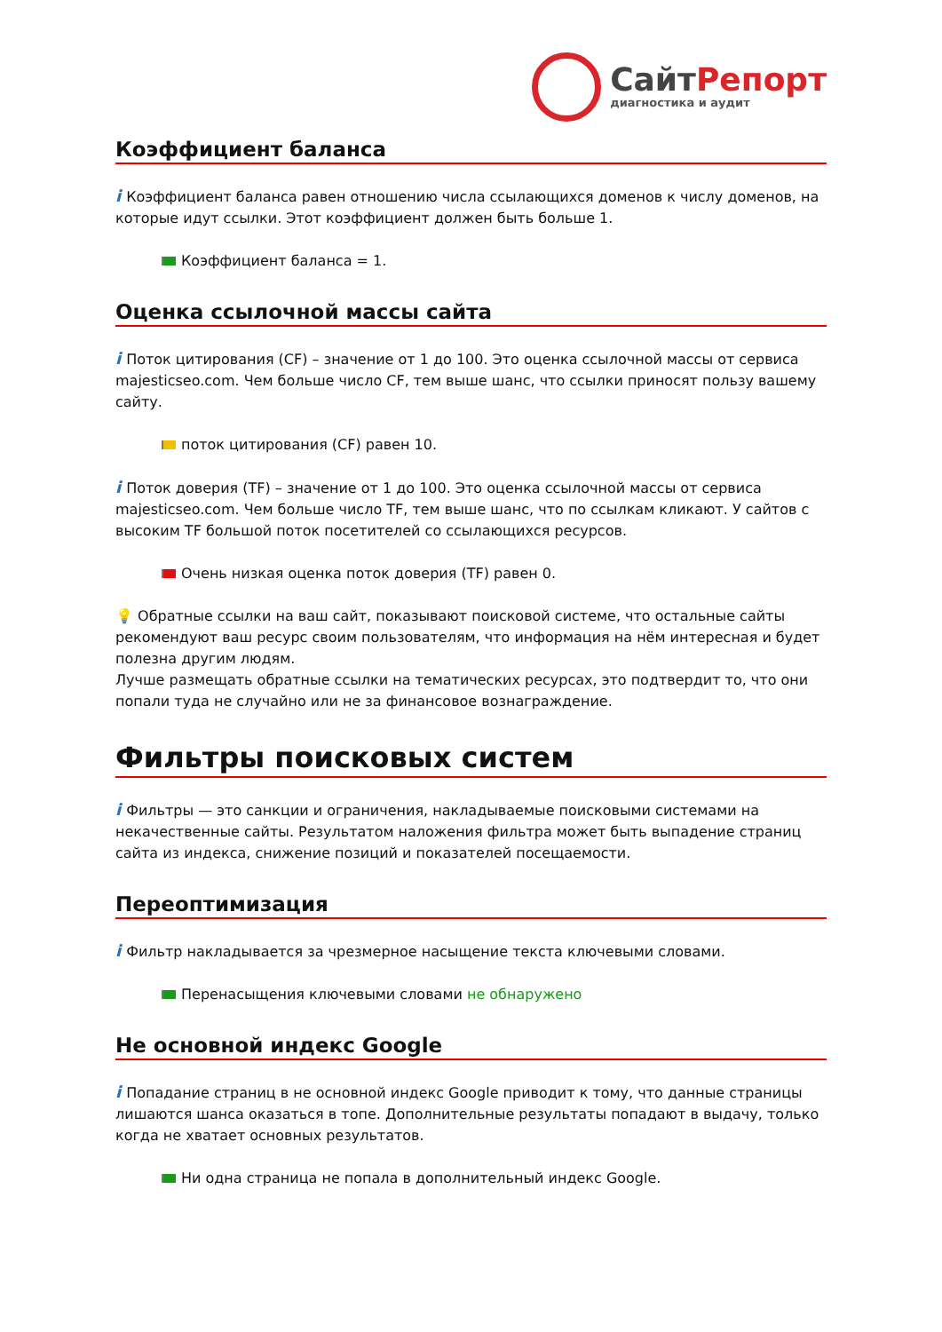СайтРепорт
диагностика и аудит
Коэффициент баланса
i Коэффициент баланса равен отношению числа ссылающихся доменов к числу доменов, на которые идут ссылки. Этот коэффициент должен быть больше 1.
Коэффициент баланса = 1.
Оценка ссылочной массы сайта
i Поток цитирования (CF) – значение от 1 до 100. Это оценка ссылочной массы от сервиса majesticseo.com. Чем больше число CF, тем выше шанс, что ссылки приносят пользу вашему сайту.
поток цитирования (CF) равен 10.
i Поток доверия (TF) – значение от 1 до 100. Это оценка ссылочной массы от сервиса majesticseo.com. Чем больше число TF, тем выше шанс, что по ссылкам кликают. У сайтов с высоким TF большой поток посетителей со ссылающихся ресурсов.
Очень низкая оценка поток доверия (TF) равен 0.
💡 Обратные ссылки на ваш сайт, показывают поисковой системе, что остальные сайты рекомендуют ваш ресурс своим пользователям, что информация на нём интересная и будет полезна другим людям.
Лучше размещать обратные ссылки на тематических ресурсах, это подтвердит то, что они попали туда не случайно или не за финансовое вознаграждение.
Фильтры поисковых систем
i Фильтры — это санкции и ограничения, накладываемые поисковыми системами на некачественные сайты. Результатом наложения фильтра может быть выпадение страниц сайта из индекса, снижение позиций и показателей посещаемости.
Переоптимизация
i Фильтр накладывается за чрезмерное насыщение текста ключевыми словами.
Перенасыщения ключевыми словами не обнаружено
Не основной индекс Google
i Попадание страниц в не основной индекс Google приводит к тому, что данные страницы лишаются шанса оказаться в топе. Дополнительные результаты попадают в выдачу, только когда не хватает основных результатов.
Ни одна страница не попала в дополнительный индекс Google.